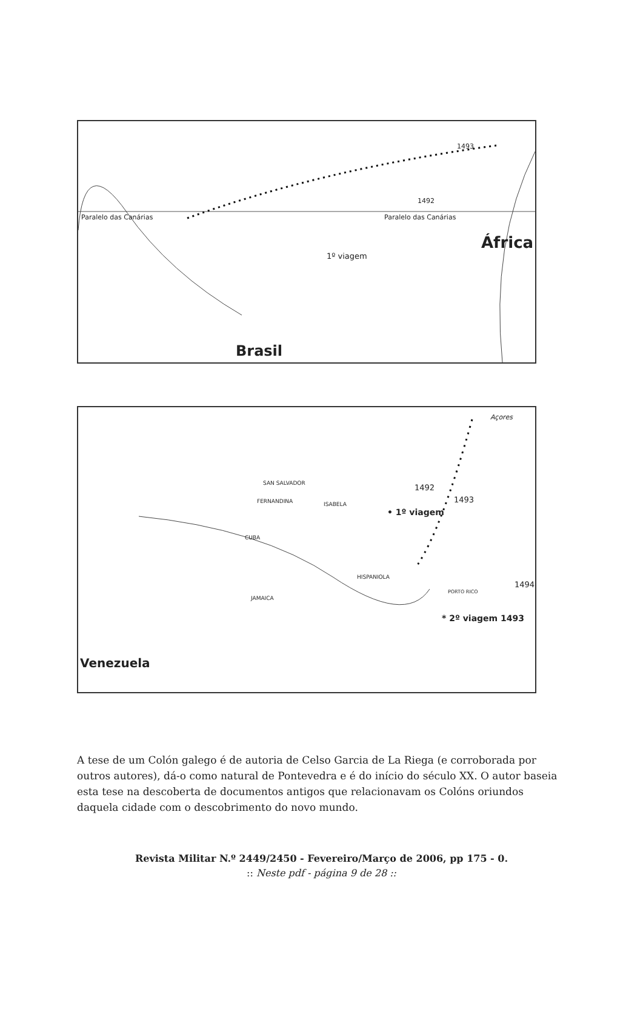1493
1492
Paralelo das Canárias Paralelo das Canárias
África
1º viagem
Brasil
Açores
SAN SALVADOR 1492
FERNANDINA ISABELA 1493
• 1º viagem
CUBA
HISPANIOLA
1494
PORTO RICO
JAMAICA
* 2º viagem 1493
Venezuela
A tese de um Colón galego é de autoria de Celso Garcia de La Riega (e corroborada por outros autores), dá-o como natural de Pontevedra e é do início do século XX. O autor baseia esta tese na descoberta de documentos antigos que relacionavam os Colóns oriundos daquela cidade com o descobrimento do novo mundo.
Revista Militar N.º 2449/2450 - Fevereiro/Março de 2006, pp 175 - 0.
:: Neste pdf - página 9 de 28 ::